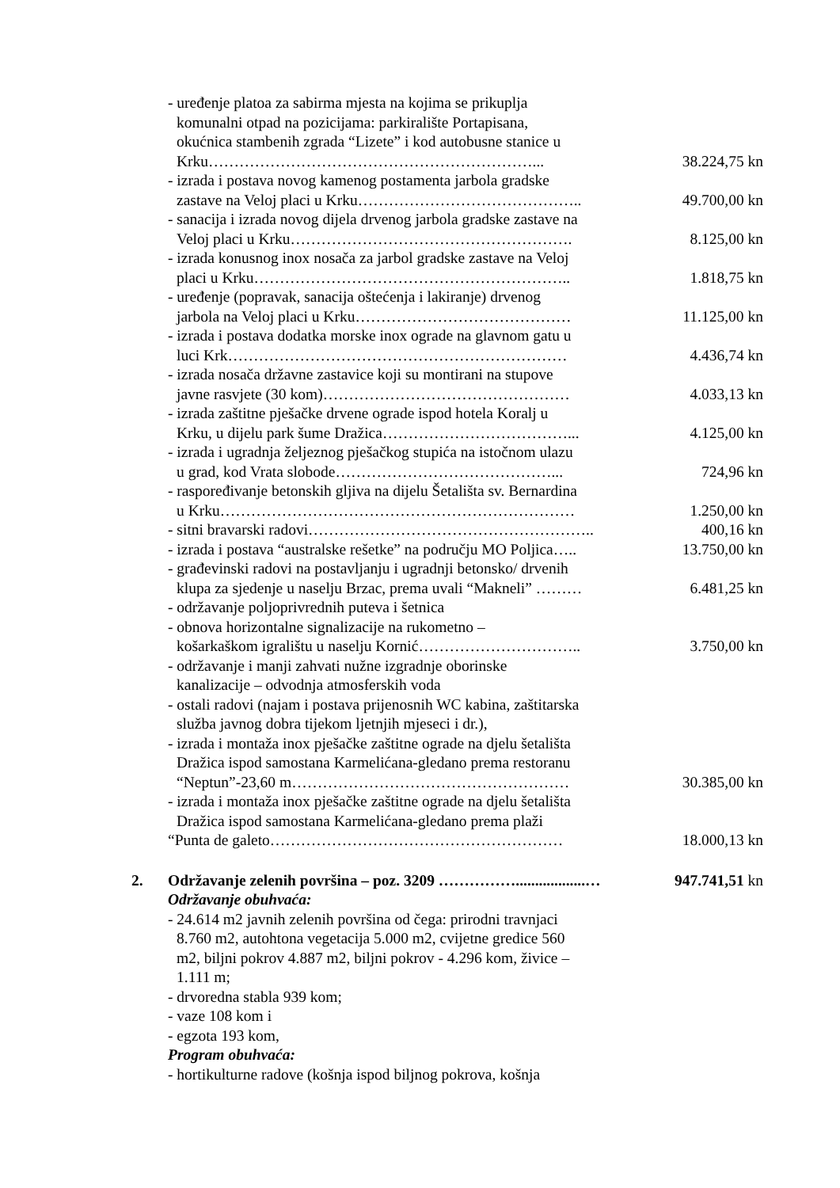- uređenje platoa za sabirma mjesta na kojima se prikuplja
komunalni otpad na pozicijama: parkiralište Portapisana,
okućnica stambenih zgrada “Lizete” i kod autobusne stanice u
Krku………………………………………………………...
38.224,75 kn
- izrada i postava novog kamenog postamenta jarbola gradske
zastave na Veloj placi u Krku……………………………………..
49.700,00 kn
- sanacija i izrada novog dijela drvenog jarbola gradske zastave na
Veloj placi u Krku……………………………………………….
8.125,00 kn
- izrada konusnog inox nosača za jarbol gradske zastave na Veloj
placi u Krku……………………………………………………..
1.818,75 kn
- uređenje (popravak, sanacija oštećenja i lakiranje) drvenog
jarbola na Veloj placi u Krku……………………………………
11.125,00 kn
- izrada i postava dodatka morske inox ograde na glavnom gatu u
luci Krk…………………………………………………………
4.436,74 kn
- izrada nosača državne zastavice koji su montirani na stupove
javne rasvjete (30 kom)…………………………………………
4.033,13 kn
- izrada zaštitne pješačke drvene ograde ispod hotela Koralj u
Krku, u dijelu park šume Dražica………………………………...
4.125,00 kn
- izrada i ugradnja željeznog pješačkog stupića na istočnom ulazu
u grad, kod Vrata slobode……………………………………...
724,96 kn
- raspoređivanje betonskih gljiva na dijelu Šetališta sv. Bernardina
u Krku……………………………………………………………
1.250,00 kn
- sitni bravarski radovi……………………………………………….. 400,16 kn
- izrada i postava “australske rešetke” na području MO Poljica…..
13.750,00 kn
- građevinski radovi na postavljanju i ugradnji betonsko/ drvenih
klupa za sjedenje u naselju Brzac, prema uvali “Makneli” ………
6.481,25 kn
- održavanje poljoprivrednih puteva i šetnica
- obnova horizontalne signalizacije na rukometno –
košarkaškom igralištu u naselju Kornić…………………………..
3.750,00 kn
- održavanje i manji zahvati nužne izgradnje oborinske
kanalizacije – odvodnja atmosferskih voda
- ostali radovi (najam i postava prijenosnih WC kabina, zaštitarska
služba javnog dobra tijekom ljetnjih mjeseci i dr.),
- izrada i montaža inox pješačke zaštitne ograde na djelu šetališta
Dražica ispod samostana Karmelićana-gledano prema restoranu
“Neptun”-23,60 m………………………………………………
30.385,00 kn
- izrada i montaža inox pješačke zaštitne ograde na djelu šetališta
Dražica ispod samostana Karmelićana-gledano prema plaži
“Punta de galeto…………………………………………………
18.000,13 kn
2. Održavanje zelenih površina – poz. 3209 ……………..................…
947.741,51 kn
Održavanje obuhvaća:
- 24.614 m2 javnih zelenih površina od čega: prirodni travnjaci
8.760 m2, autohtona vegetacija 5.000 m2, cvijetne gredice 560
m2, biljni pokrov 4.887 m2, biljni pokrov - 4.296 kom, živice –
1.111 m;
- drvoredna stabla 939 kom;
- vaze 108 kom i
- egzota 193 kom,
Program obuhvaća:
- hortikulturne radove (košnja ispod biljnog pokrova, košnja